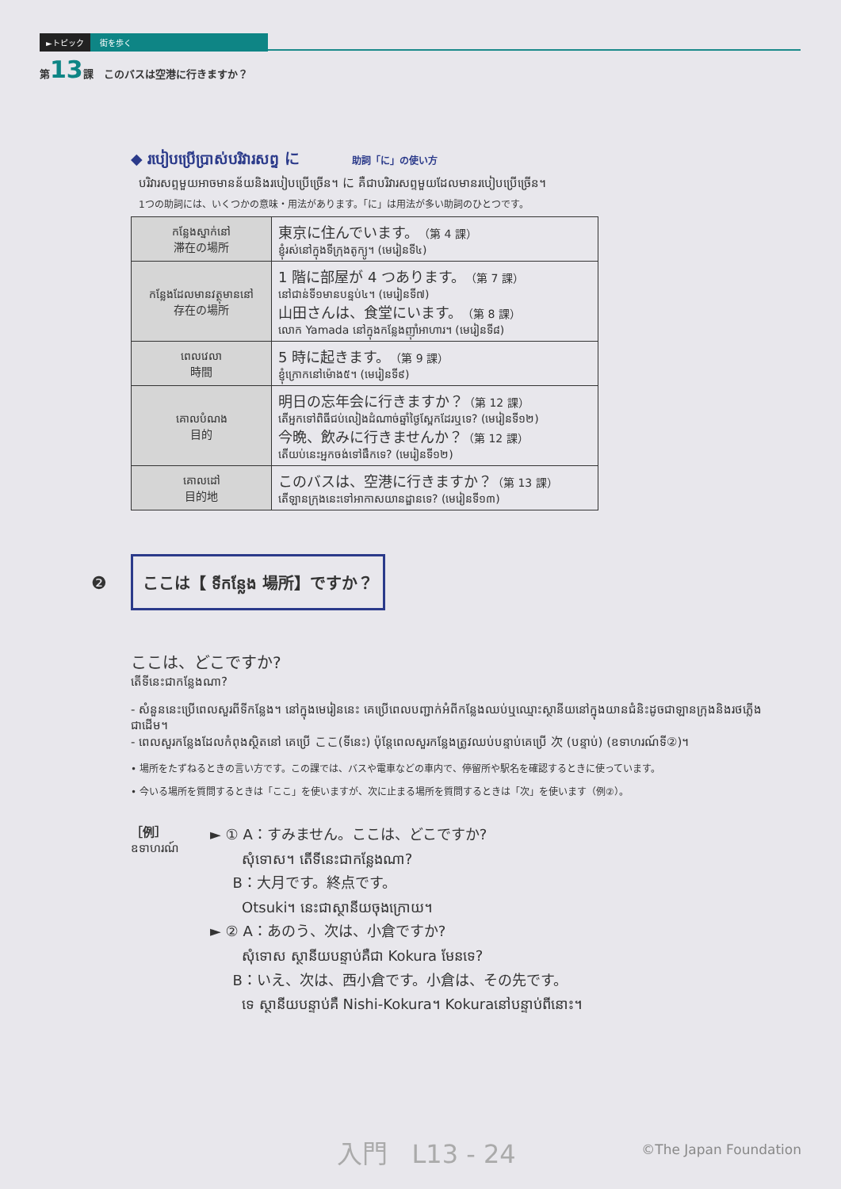►トピック 街を歩く
第13課 このバスは空港に行きますか？
◆ របៀបប្រើប្រាស់បរិវារសព្ទ に 助詞「に」の使い方
បរិវារសព្ទមួយអាចមានន័យនិងរបៀបប្រើច្រើន។ に គឺជាបរិវារសព្ទមួយដែលមានរបៀបប្រើច្រើន។
1つの助詞には、いくつかの意味・用法があります。「に」は用法が多い助詞のひとつです。
| កន្លែងស្នាក់នៅ 滞在の場所 | 東京に住んでいます。 （第 4 課） ខ្ញុំរស់នៅក្នុងទីក្រុងតូក្យូ។ (មេរៀនទី៤) |
| កន្លែងដែលមានវត្ថុមាននៅ 存在の場所 | 1 階に部屋が 4 つあります。 （第 7 課） នៅជាន់ទី១មានបន្ទប់៤។ (មេរៀនទី៧) 山田さんは、食堂にいます。 （第 8 課） លោក Yamada នៅក្នុងកន្លែងញ៉ាំអាហារ។ (មេរៀនទី៨) |
| ពេលវេលា 時間 | 5 時に起きます。 （第 9 課） ខ្ញុំក្រោកនៅម៉ោង៥។ (មេរៀនទី៩) |
| គោលបំណង 目的 | 明日の忘年会に行きますか？ （第 12 課） តើអ្នកទៅពិធីជប់លៀងដំណាច់ឆ្នាំថ្ងៃស្អែកដែរឬទេ? (មេរៀនទី១២) 今晩、飲みに行きませんか？ （第 12 課） តើយប់នេះអ្នកចង់ទៅផឹកទេ? (មេរៀនទី១២) |
| គោលដៅ 目的地 | このバスは、空港に行きますか？ （第 13 課） តើឡានក្រុងនេះទៅអាកាសយានដ្ឋានទេ? (មេរៀនទី១៣) |
❷ ここは【 ទីកន្លែង 場所】ですか？
ここは、どこですか?
តើទីនេះជាកន្លែងណា?
- សំនួននេះប្រើពេលសួរពីទីកន្លែង។ នៅក្នុងមេរៀននេះ គេប្រើពេលបញ្ជាក់អំពីកន្លែងឈប់ឬឈ្មោះស្ថានីយនៅក្នុងយានជំនិះដូចជាឡានក្រុងនិងរថភ្លើងជាដើម។
- ពេលសួរកន្លែងដែលកំពុងស្ថិតនៅ គេប្រើ ここ(ទីនេះ) ប៉ុន្តែពេលសួរកន្លែងត្រូវឈប់បន្ទាប់គេប្រើ 次 (បន្ទាប់) (ឧទាហរណ៍ទី②)។
• 場所をたずねるときの言い方です。この課では、バスや電車などの車内で、停留所や駅名を確認するときに使っています。
• 今いる場所を質問するときは「ここ」を使いますが、次に止まる場所を質問するときは「次」を使います（例②）。
［例］
ឧទាហរណ៍
► ① A：すみません。ここは、どこですか?
សុំទោស។ តើទីនេះជាកន្លែងណា?
B：大月です。終点です。
Otsuki។ នេះជាស្ថានីយចុងក្រោយ។
► ② A：あのう、次は、小倉ですか?
សុំទោស ស្ថានីយបន្ទាប់គឺជា Kokura មែនទេ?
B：いえ、次は、西小倉です。小倉は、その先です。
ទេ ស្ថានីយបន្ទាប់គឺ Nishi-Kokura។ Kokuraនៅបន្ទាប់ពីនោះ។
入門 L13 - 24 ©The Japan Foundation